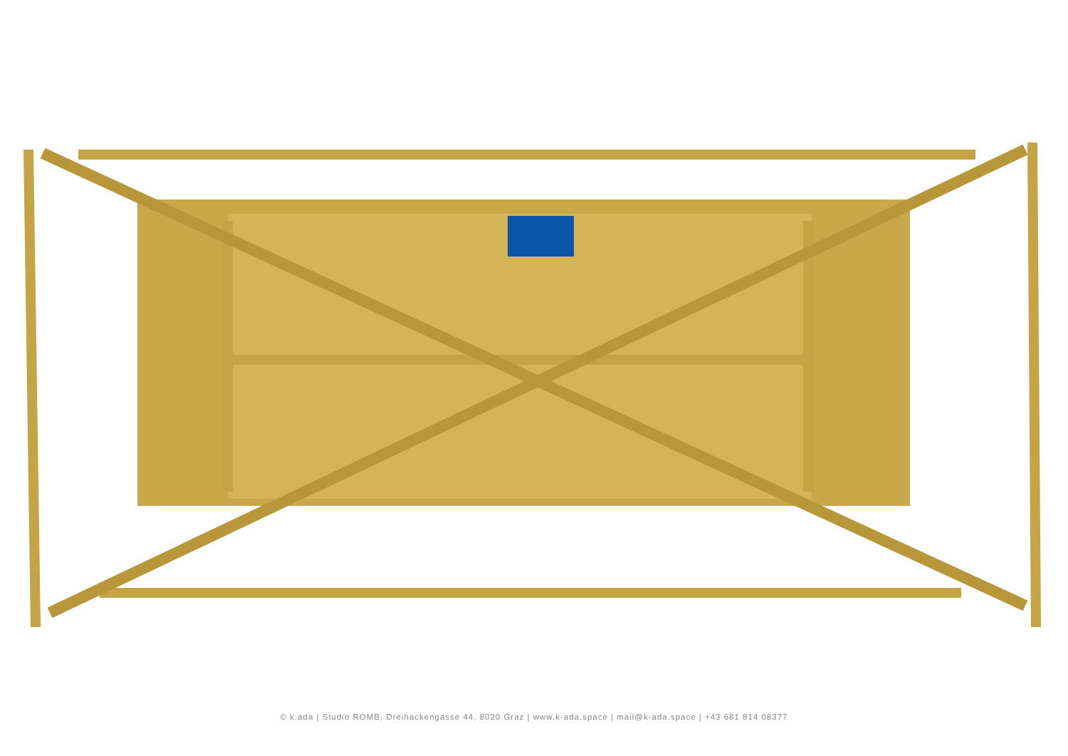© k.ada | Studio ROMB, Dreihackengasse 44, 8020 Graz | www.k-ada.space | mail@k-ada.space | +43 681 814 08377